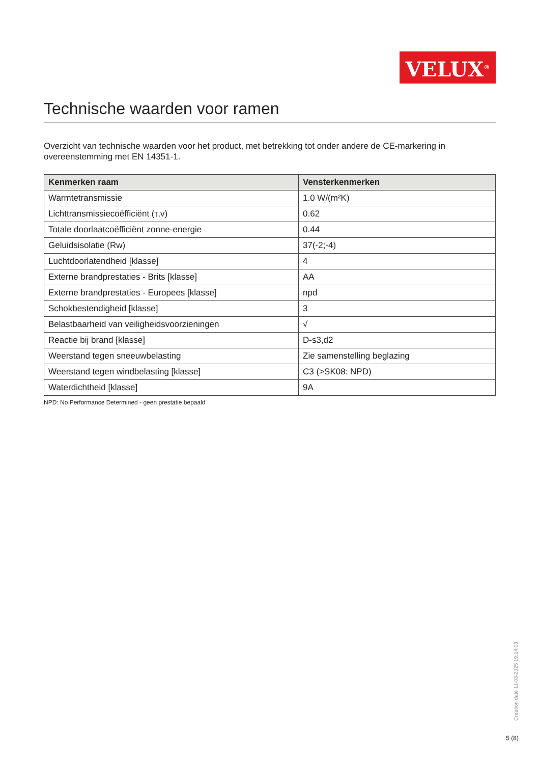VELUX<sup>®</sup>
Technische waarden voor ramen
Overzicht van technische waarden voor het product, met betrekking tot onder andere de CE-markering in overeenstemming met EN 14351-1.
| Kenmerken raam | Vensterkenmerken |
| --- | --- |
| Warmtetransmissie | 1.0 W/(m²K) |
| Lichttransmissiecoëfficiënt (τ,v) | 0.62 |
| Totale doorlaatcoëfficiënt zonne-energie | 0.44 |
| Geluidsisolatie (Rw) | 37(-2;-4) |
| Luchtdoorlatendheid [klasse] | 4 |
| Externe brandprestaties - Brits [klasse] | AA |
| Externe brandprestaties - Europees [klasse] | npd |
| Schokbestendigheid [klasse] | 3 |
| Belastbaarheid van veiligheidsvoorzieningen | √ |
| Reactie bij brand [klasse] | D-s3,d2 |
| Weerstand tegen sneeuwbelasting | Zie samenstelling beglazing |
| Weerstand tegen windbelasting [klasse] | C3 (>SK08: NPD) |
| Waterdichtheid [klasse] | 9A |
NPD: No Performance Determined - geen prestatie bepaald
Creation date 11-03-2025 19:14:08
5 (8)